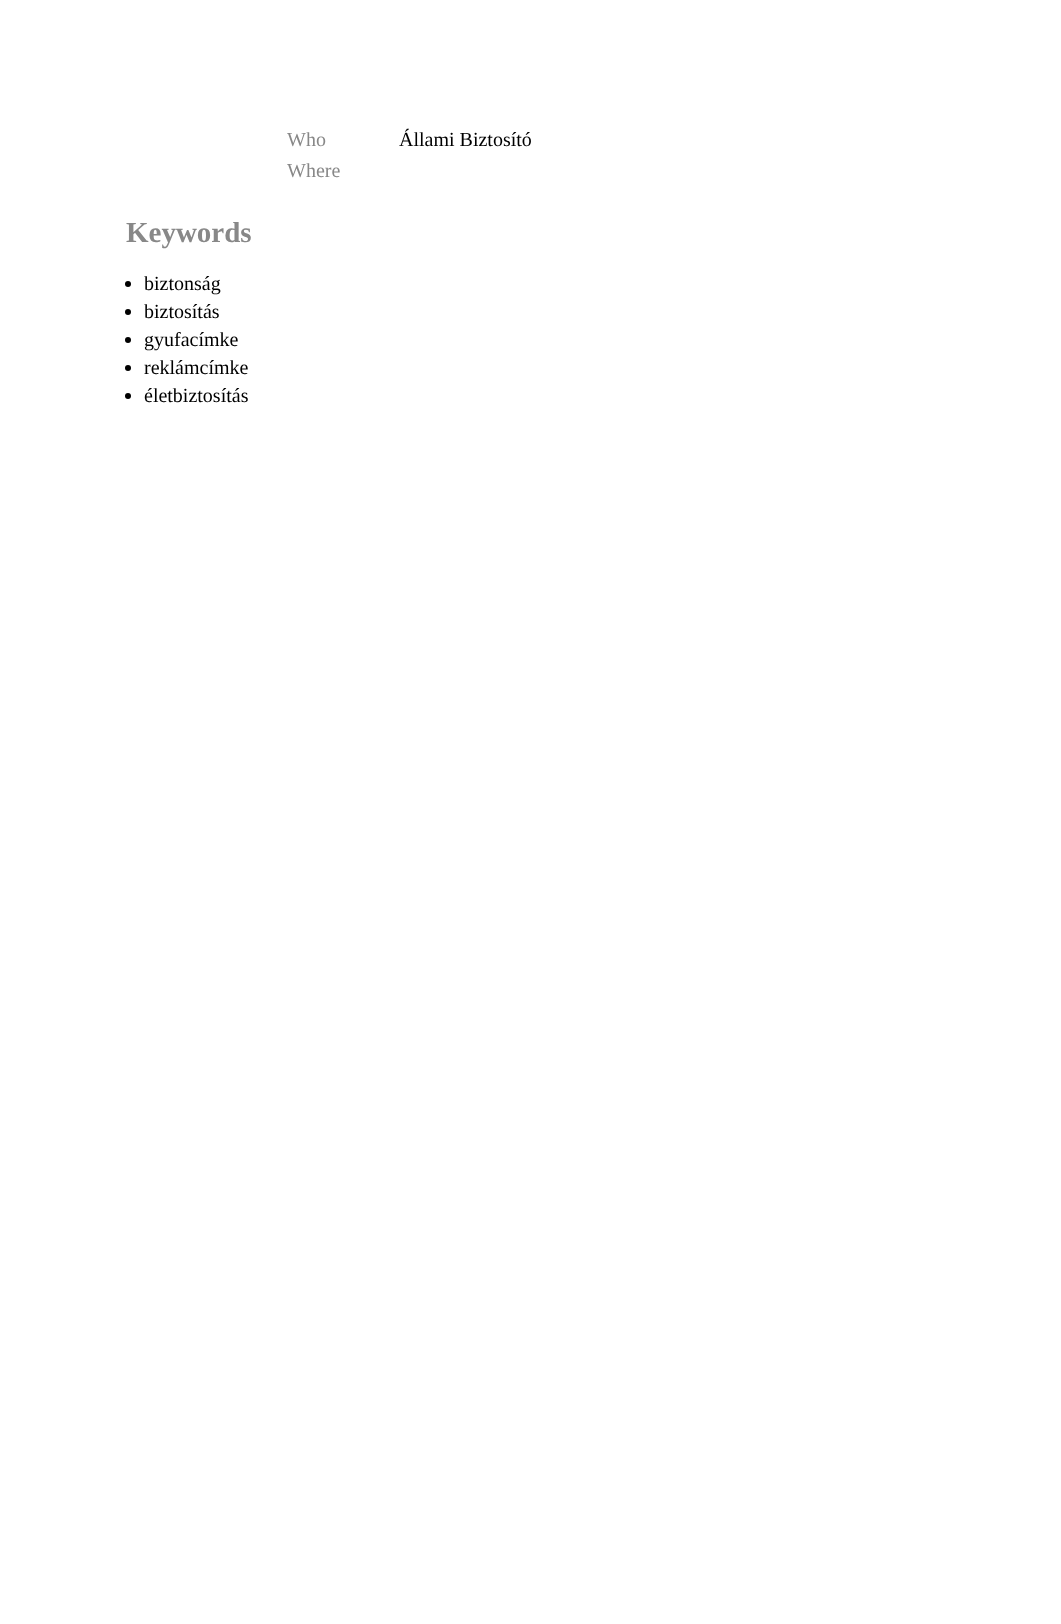| Who | Állami Biztosító |
| Where | |
Keywords
biztonság
biztosítás
gyufacímke
reklámcímke
életbiztosítás